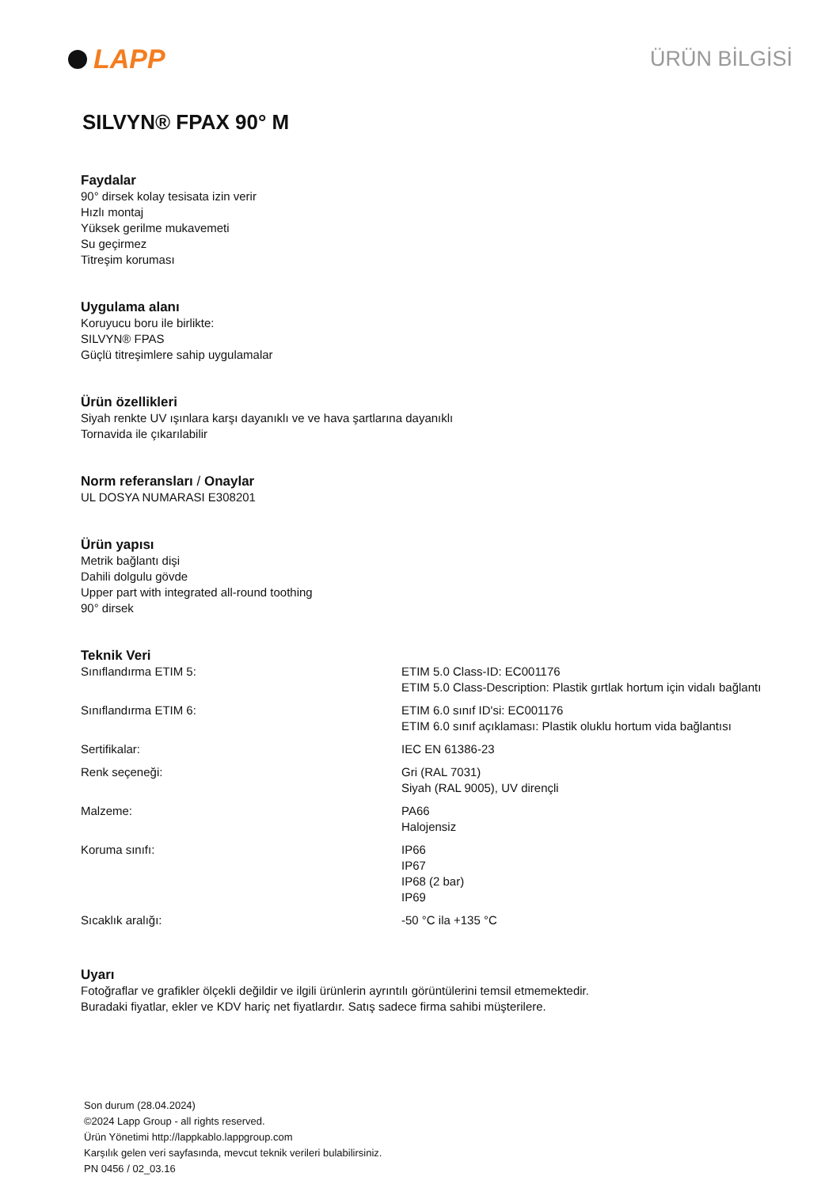LAPP
ÜRÜN BİLGİSİ
SILVYN® FPAX 90° M
Faydalar
90° dirsek kolay tesisata izin verir
Hızlı montaj
Yüksek gerilme mukavemeti
Su geçirmez
Titreşim koruması
Uygulama alanı
Koruyucu boru ile birlikte:
SILVYN® FPAS
Güçlü titreşimlere sahip uygulamalar
Ürün özellikleri
Siyah renkte UV ışınlara karşı dayanıklı ve ve hava şartlarına dayanıklı
Tornavida ile çıkarılabilir
Norm referansları / Onaylar
UL DOSYA NUMARASI E308201
Ürün yapısı
Metrik bağlantı dişi
Dahili dolgulu gövde
Upper part with integrated all-round toothing
90° dirsek
Teknik Veri
| Sınıflandırma ETIM 5: | ETIM 5.0 Class-ID: EC001176 ETIM 5.0 Class-Description: Plastik gırtlak hortum için vidalı bağlantı |
| Sınıflandırma ETIM 6: | ETIM 6.0 sınıf ID'si: EC001176 ETIM 6.0 sınıf açıklaması: Plastik oluklu hortum vida bağlantısı |
| Sertifikalar: | IEC EN 61386-23 |
| Renk seçeneği: | Gri (RAL 7031) Siyah (RAL 9005), UV dirençli |
| Malzeme: | PA66 Halojensiz |
| Koruma sınıfı: | IP66 IP67 IP68 (2 bar) IP69 |
| Sıcaklık aralığı: | -50 °C ila +135 °C |
Uyarı
Fotoğraflar ve grafikler ölçekli değildir ve ilgili ürünlerin ayrıntılı görüntülerini temsil etmemektedir.
Buradaki fiyatlar, ekler ve KDV hariç net fiyatlardır. Satış sadece firma sahibi müşterilere.
Son durum (28.04.2024)
©2024 Lapp Group - all rights reserved.
Ürün Yönetimi http://lappkablo.lappgroup.com
Karşılık gelen veri sayfasında, mevcut teknik verileri bulabilirsiniz.
PN 0456 / 02_03.16